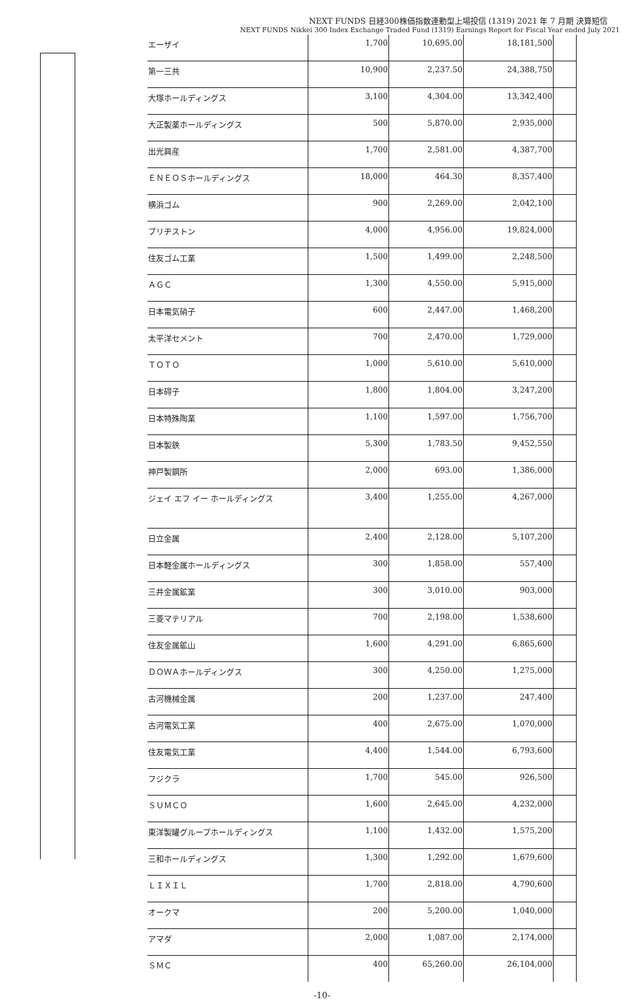NEXT FUNDS 日経300株価指数連動型上場投信 (1319) 2021 年 7 月期 決算短信
NEXT FUNDS Nikkei 300 Index Exchange Traded Fund (1319) Earnings Report for Fiscal Year ended July 2021
| エーザイ | 1,700 | 10,695.00 | 18,181,500 | |
| 第一三共 | 10,900 | 2,237.50 | 24,388,750 | |
| 大塚ホールディングス | 3,100 | 4,304.00 | 13,342,400 | |
| 大正製薬ホールディングス | 500 | 5,870.00 | 2,935,000 | |
| 出光興産 | 1,700 | 2,581.00 | 4,387,700 | |
| ＥＮＥＯＳホールディングス | 18,000 | 464.30 | 8,357,400 | |
| 横浜ゴム | 900 | 2,269.00 | 2,042,100 | |
| ブリヂストン | 4,000 | 4,956.00 | 19,824,000 | |
| 住友ゴム工業 | 1,500 | 1,499.00 | 2,248,500 | |
| ＡＧＣ | 1,300 | 4,550.00 | 5,915,000 | |
| 日本電気硝子 | 600 | 2,447.00 | 1,468,200 | |
| 太平洋セメント | 700 | 2,470.00 | 1,729,000 | |
| ＴＯＴＯ | 1,000 | 5,610.00 | 5,610,000 | |
| 日本碍子 | 1,800 | 1,804.00 | 3,247,200 | |
| 日本特殊陶業 | 1,100 | 1,597.00 | 1,756,700 | |
| 日本製鉄 | 5,300 | 1,783.50 | 9,452,550 | |
| 神戸製鋼所 | 2,000 | 693.00 | 1,386,000 | |
| ジェイ エフ イー ホールディングス | 3,400 | 1,255.00 | 4,267,000 | |
| 日立金属 | 2,400 | 2,128.00 | 5,107,200 | |
| 日本軽金属ホールディングス | 300 | 1,858.00 | 557,400 | |
| 三井金属鉱業 | 300 | 3,010.00 | 903,000 | |
| 三菱マテリアル | 700 | 2,198.00 | 1,538,600 | |
| 住友金属鉱山 | 1,600 | 4,291.00 | 6,865,600 | |
| ＤＯＷＡホールディングス | 300 | 4,250.00 | 1,275,000 | |
| 古河機械金属 | 200 | 1,237.00 | 247,400 | |
| 古河電気工業 | 400 | 2,675.00 | 1,070,000 | |
| 住友電気工業 | 4,400 | 1,544.00 | 6,793,600 | |
| フジクラ | 1,700 | 545.00 | 926,500 | |
| ＳＵＭＣＯ | 1,600 | 2,645.00 | 4,232,000 | |
| 東洋製罐グループホールディングス | 1,100 | 1,432.00 | 1,575,200 | |
| 三和ホールディングス | 1,300 | 1,292.00 | 1,679,600 | |
| ＬＩＸＩＬ | 1,700 | 2,818.00 | 4,790,600 | |
| オークマ | 200 | 5,200.00 | 1,040,000 | |
| アマダ | 2,000 | 1,087.00 | 2,174,000 | |
| ＳＭＣ | 400 | 65,260.00 | 26,104,000 | |
-10-